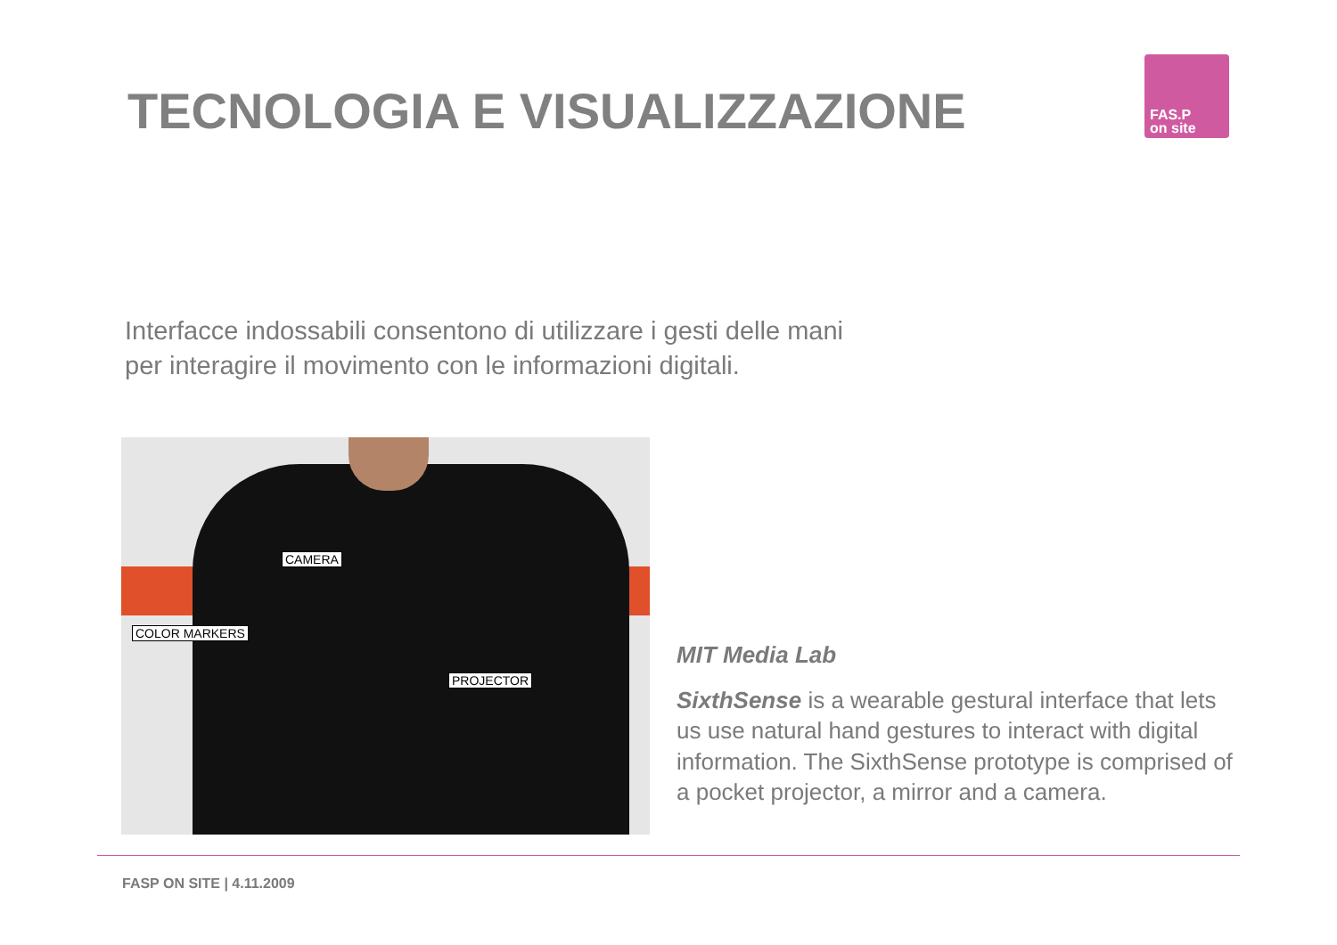TECNOLOGIA E VISUALIZZAZIONE
FAS.P
on site
Interfacce indossabili consentono di utilizzare i gesti delle mani
per interagire il movimento con le informazioni digitali.
CAMERA
COLOR MARKERS
PROJECTOR
MIT Media Lab
SixthSense is a wearable gestural interface that lets us use natural hand gestures to interact with digital information. The SixthSense prototype is comprised of a pocket projector, a mirror and a camera.
FASP ON SITE | 4.11.2009